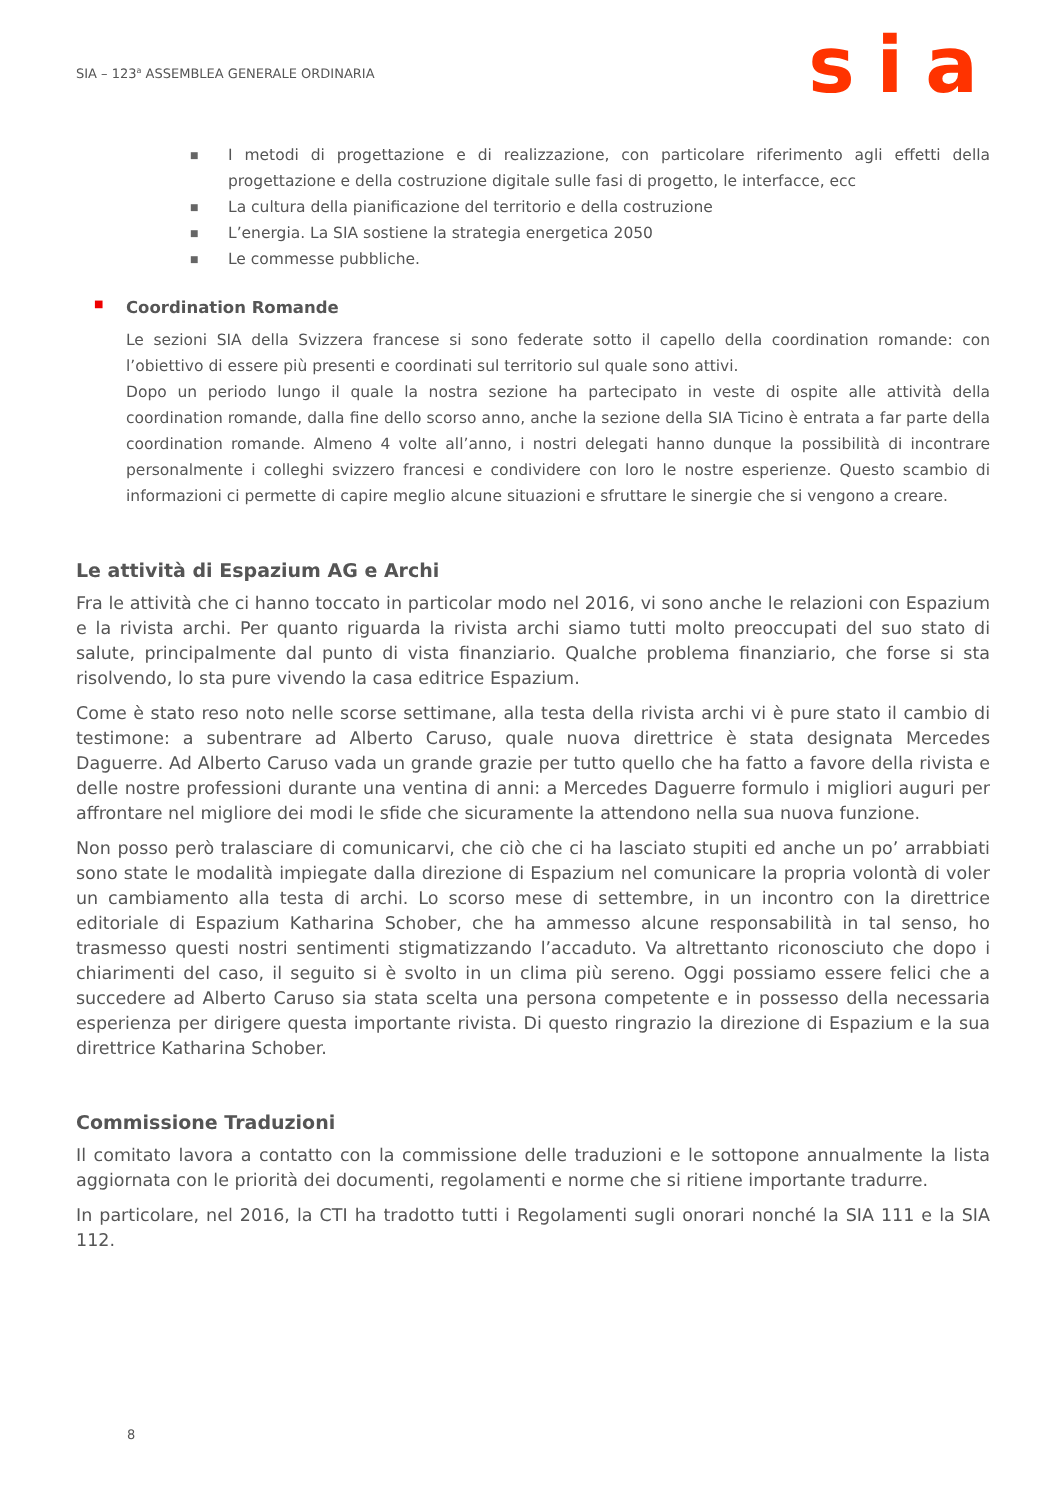SIA – 123<sup>a</sup> ASSEMBLEA GENERALE ORDINARIA
sia
■ I metodi di progettazione e di realizzazione, con particolare riferimento agli effetti della progettazione e della costruzione digitale sulle fasi di progetto, le interfacce, ecc
■ La cultura della pianificazione del territorio e della costruzione
■ L’energia. La SIA sostiene la strategia energetica 2050
■ Le commesse pubbliche.
■ Coordination Romande
Le sezioni SIA della Svizzera francese si sono federate sotto il capello della coordination romande: con l’obiettivo di essere più presenti e coordinati sul territorio sul quale sono attivi.
Dopo un periodo lungo il quale la nostra sezione ha partecipato in veste di ospite alle attività della coordination romande, dalla fine dello scorso anno, anche la sezione della SIA Ticino è entrata a far parte della coordination romande. Almeno 4 volte all’anno, i nostri delegati hanno dunque la possibilità di incontrare personalmente i colleghi svizzero francesi e condividere con loro le nostre esperienze. Questo scambio di informazioni ci permette di capire meglio alcune situazioni e sfruttare le sinergie che si vengono a creare.
Le attività di Espazium AG e Archi
Fra le attività che ci hanno toccato in particolar modo nel 2016, vi sono anche le relazioni con Espazium e la rivista archi. Per quanto riguarda la rivista archi siamo tutti molto preoccupati del suo stato di salute, principalmente dal punto di vista finanziario. Qualche problema finanziario, che forse si sta risolvendo, lo sta pure vivendo la casa editrice Espazium.
Come è stato reso noto nelle scorse settimane, alla testa della rivista archi vi è pure stato il cambio di testimone: a subentrare ad Alberto Caruso, quale nuova direttrice è stata designata Mercedes Daguerre. Ad Alberto Caruso vada un grande grazie per tutto quello che ha fatto a favore della rivista e delle nostre professioni durante una ventina di anni: a Mercedes Daguerre formulo i migliori auguri per affrontare nel migliore dei modi le sfide che sicuramente la attendono nella sua nuova funzione.
Non posso però tralasciare di comunicarvi, che ciò che ci ha lasciato stupiti ed anche un po’ arrabbiati sono state le modalità impiegate dalla direzione di Espazium nel comunicare la propria volontà di voler un cambiamento alla testa di archi. Lo scorso mese di settembre, in un incontro con la direttrice editoriale di Espazium Katharina Schober, che ha ammesso alcune responsabilità in tal senso, ho trasmesso questi nostri sentimenti stigmatizzando l’accaduto. Va altrettanto riconosciuto che dopo i chiarimenti del caso, il seguito si è svolto in un clima più sereno. Oggi possiamo essere felici che a succedere ad Alberto Caruso sia stata scelta una persona competente e in possesso della necessaria esperienza per dirigere questa importante rivista. Di questo ringrazio la direzione di Espazium e la sua direttrice Katharina Schober.
Commissione Traduzioni
Il comitato lavora a contatto con la commissione delle traduzioni e le sottopone annualmente la lista aggiornata con le priorità dei documenti, regolamenti e norme che si ritiene importante tradurre.
In particolare, nel 2016, la CTI ha tradotto tutti i Regolamenti sugli onorari nonché la SIA 111 e la SIA 112.
8